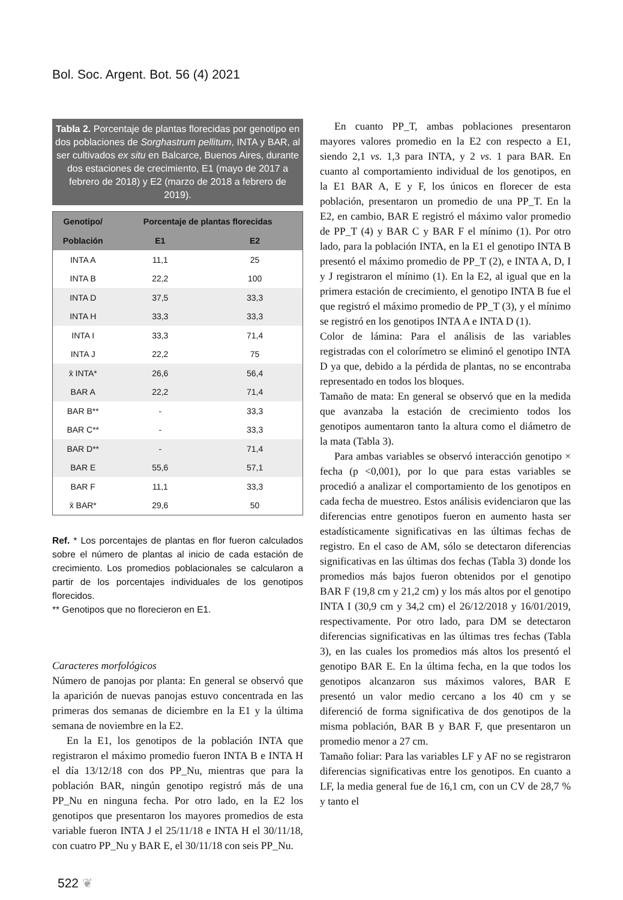Bol. Soc. Argent. Bot. 56 (4) 2021
Tabla 2. Porcentaje de plantas florecidas por genotipo en dos poblaciones de Sorghastrum pellitum, INTA y BAR, al ser cultivados ex situ en Balcarce, Buenos Aires, durante dos estaciones de crecimiento, E1 (mayo de 2017 a febrero de 2018) y E2 (marzo de 2018 a febrero de 2019).
| Genotipo/ | Porcentaje de plantas florecidas | |
| --- | --- | --- |
| Población | E1 | E2 |
| INTA A | 11,1 | 25 |
| INTA B | 22,2 | 100 |
| INTA D | 37,5 | 33,3 |
| INTA H | 33,3 | 33,3 |
| INTA I | 33,3 | 71,4 |
| INTA J | 22,2 | 75 |
| x̄ INTA* | 26,6 | 56,4 |
| BAR A | 22,2 | 71,4 |
| BAR B** | - | 33,3 |
| BAR C** | - | 33,3 |
| BAR D** | - | 71,4 |
| BAR E | 55,6 | 57,1 |
| BAR F | 11,1 | 33,3 |
| x̄ BAR* | 29,6 | 50 |
Ref. * Los porcentajes de plantas en flor fueron calculados sobre el número de plantas al inicio de cada estación de crecimiento. Los promedios poblacionales se calcularon a partir de los porcentajes individuales de los genotipos florecidos.
** Genotipos que no florecieron en E1.
Caracteres morfológicos
Número de panojas por planta: En general se observó que la aparición de nuevas panojas estuvo concentrada en las primeras dos semanas de diciembre en la E1 y la última semana de noviembre en la E2.
En la E1, los genotipos de la población INTA que registraron el máximo promedio fueron INTA B e INTA H el día 13/12/18 con dos PP_Nu, mientras que para la población BAR, ningún genotipo registró más de una PP_Nu en ninguna fecha. Por otro lado, en la E2 los genotipos que presentaron los mayores promedios de esta variable fueron INTA J el 25/11/18 e INTA H el 30/11/18, con cuatro PP_Nu y BAR E, el 30/11/18 con seis PP_Nu.
En cuanto PP_T, ambas poblaciones presentaron mayores valores promedio en la E2 con respecto a E1, siendo 2,1 vs. 1,3 para INTA, y 2 vs. 1 para BAR. En cuanto al comportamiento individual de los genotipos, en la E1 BAR A, E y F, los únicos en florecer de esta población, presentaron un promedio de una PP_T. En la E2, en cambio, BAR E registró el máximo valor promedio de PP_T (4) y BAR C y BAR F el mínimo (1). Por otro lado, para la población INTA, en la E1 el genotipo INTA B presentó el máximo promedio de PP_T (2), e INTA A, D, I y J registraron el mínimo (1). En la E2, al igual que en la primera estación de crecimiento, el genotipo INTA B fue el que registró el máximo promedio de PP_T (3), y el mínimo se registró en los genotipos INTA A e INTA D (1).
Color de lámina: Para el análisis de las variables registradas con el colorímetro se eliminó el genotipo INTA D ya que, debido a la pérdida de plantas, no se encontraba representado en todos los bloques.
Tamaño de mata: En general se observó que en la medida que avanzaba la estación de crecimiento todos los genotipos aumentaron tanto la altura como el diámetro de la mata (Tabla 3).
Para ambas variables se observó interacción genotipo × fecha (p <0,001), por lo que para estas variables se procedió a analizar el comportamiento de los genotipos en cada fecha de muestreo. Estos análisis evidenciaron que las diferencias entre genotipos fueron en aumento hasta ser estadísticamente significativas en las últimas fechas de registro. En el caso de AM, sólo se detectaron diferencias significativas en las últimas dos fechas (Tabla 3) donde los promedios más bajos fueron obtenidos por el genotipo BAR F (19,8 cm y 21,2 cm) y los más altos por el genotipo INTA I (30,9 cm y 34,2 cm) el 26/12/2018 y 16/01/2019, respectivamente. Por otro lado, para DM se detectaron diferencias significativas en las últimas tres fechas (Tabla 3), en las cuales los promedios más altos los presentó el genotipo BAR E. En la última fecha, en la que todos los genotipos alcanzaron sus máximos valores, BAR E presentó un valor medio cercano a los 40 cm y se diferenció de forma significativa de dos genotipos de la misma población, BAR B y BAR F, que presentaron un promedio menor a 27 cm.
Tamaño foliar: Para las variables LF y AF no se registraron diferencias significativas entre los genotipos. En cuanto a LF, la media general fue de 16,1 cm, con un CV de 28,7 % y tanto el
522 ❦